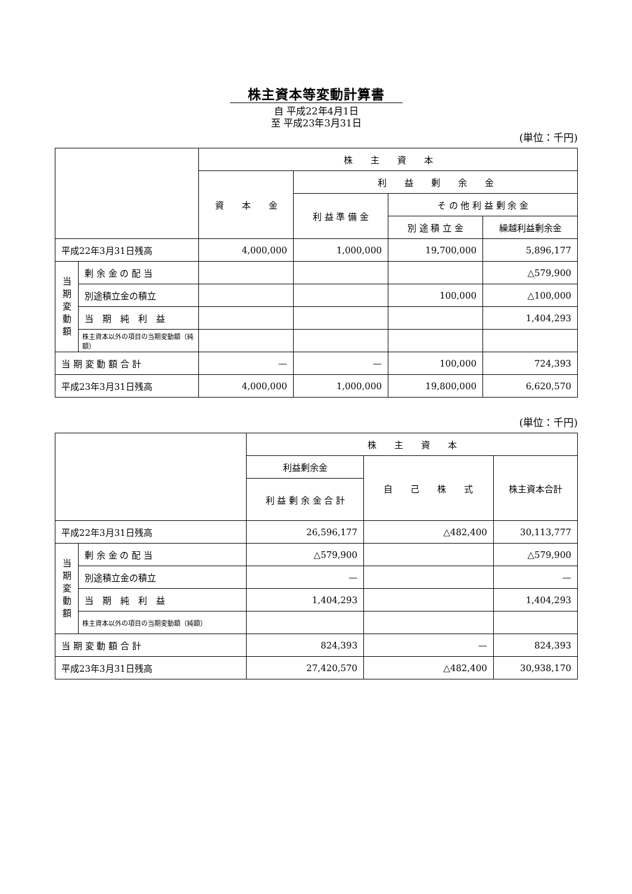株主資本等変動計算書
自 平成22年4月1日
至 平成23年3月31日
(単位：千円)
| | | 株 主 資 本 | | | |
| --- | --- | --- | --- | --- | --- |
| | | 資 本 金 | 利 益 剰 余 金 | | |
| | | | 利 益 準 備 金 | そ の 他 利 益 剰 余 金 | |
| | | | | 別 途 積 立 金 | 繰越利益剰余金 |
| 平成22年3月31日残高 | | 4,000,000 | 1,000,000 | 19,700,000 | 5,896,177 |
| 当 期 変 動 額 | 剰 余 金 の 配 当 | | | | △579,900 |
| | 別途積立金の積立 | | | 100,000 | △100,000 |
| | 当 期 純 利 益 | | | | 1,404,293 |
| | 株主資本以外の項目の当期変動額（純額） | | | | |
| 当 期 変 動 額 合 計 | | — | — | 100,000 | 724,393 |
| 平成23年3月31日残高 | | 4,000,000 | 1,000,000 | 19,800,000 | 6,620,570 |
(単位：千円)
| | | 株 主 資 本 | | |
| --- | --- | --- | --- | --- |
| | | 利益剰余金 | 自 己 株 式 | 株主資本合計 |
| | | 利 益 剰 余 金 合 計 | | |
| 平成22年3月31日残高 | | 26,596,177 | △482,400 | 30,113,777 |
| 当 期 変 動 額 | 剰 余 金 の 配 当 | △579,900 | | △579,900 |
| | 別途積立金の積立 | — | | — |
| | 当 期 純 利 益 | 1,404,293 | | 1,404,293 |
| | 株主資本以外の項目の当期変動額（純額） | | | |
| 当 期 変 動 額 合 計 | | 824,393 | — | 824,393 |
| 平成23年3月31日残高 | | 27,420,570 | △482,400 | 30,938,170 |